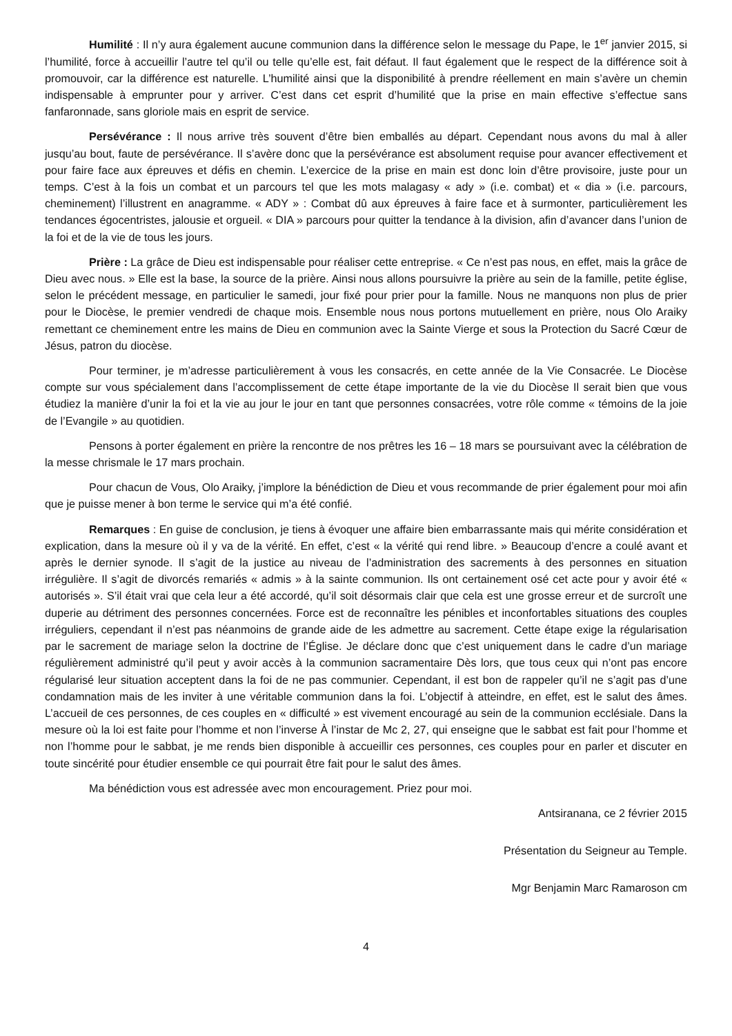Humilité : Il n’y aura également aucune communion dans la différence selon le message du Pape, le 1<sup>er</sup> janvier 2015, si l’humilité, force à accueillir l’autre tel qu’il ou telle qu’elle est, fait défaut. Il faut également que le respect de la différence soit à promouvoir, car la différence est naturelle. L’humilité ainsi que la disponibilité à prendre réellement en main s’avère un chemin indispensable à emprunter pour y arriver. C’est dans cet esprit d’humilité que la prise en main effective s’effectue sans fanfaronnade, sans gloriole mais en esprit de service.
Persévérance : Il nous arrive très souvent d’être bien emballés au départ. Cependant nous avons du mal à aller jusqu’au bout, faute de persévérance. Il s’avère donc que la persévérance est absolument requise pour avancer effectivement et pour faire face aux épreuves et défis en chemin. L’exercice de la prise en main est donc loin d’être provisoire, juste pour un temps. C’est à la fois un combat et un parcours tel que les mots malagasy « ady » (i.e. combat) et « dia » (i.e. parcours, cheminement) l’illustrent en anagramme. « ADY » : Combat dû aux épreuves à faire face et à surmonter, particulièrement les tendances égocentristes, jalousie et orgueil. « DIA » parcours pour quitter la tendance à la division, afin d’avancer dans l’union de la foi et de la vie de tous les jours.
Prière : La grâce de Dieu est indispensable pour réaliser cette entreprise. « Ce n’est pas nous, en effet, mais la grâce de Dieu avec nous. » Elle est la base, la source de la prière. Ainsi nous allons poursuivre la prière au sein de la famille, petite église, selon le précédent message, en particulier le samedi, jour fixé pour prier pour la famille. Nous ne manquons non plus de prier pour le Diocèse, le premier vendredi de chaque mois. Ensemble nous nous portons mutuellement en prière, nous Olo Araiky remettant ce cheminement entre les mains de Dieu en communion avec la Sainte Vierge et sous la Protection du Sacré Cœur de Jésus, patron du diocèse.
Pour terminer, je m’adresse particulièrement à vous les consacrés, en cette année de la Vie Consacrée. Le Diocèse compte sur vous spécialement dans l’accomplissement de cette étape importante de la vie du Diocèse Il serait bien que vous étudiez la manière d’unir la foi et la vie au jour le jour en tant que personnes consacrées, votre rôle comme « témoins de la joie de l’Evangile » au quotidien.
Pensons à porter également en prière la rencontre de nos prêtres les 16 – 18 mars se poursuivant avec la célébration de la messe chrismale le 17 mars prochain.
Pour chacun de Vous, Olo Araiky, j’implore la bénédiction de Dieu et vous recommande de prier également pour moi afin que je puisse mener à bon terme le service qui m’a été confié.
Remarques : En guise de conclusion, je tiens à évoquer une affaire bien embarrassante mais qui mérite considération et explication, dans la mesure où il y va de la vérité. En effet, c’est « la vérité qui rend libre. » Beaucoup d’encre a coulé avant et après le dernier synode. Il s’agit de la justice au niveau de l’administration des sacrements à des personnes en situation irrégulière. Il s’agit de divorcés remariés « admis » à la sainte communion. Ils ont certainement osé cet acte pour y avoir été « autorisés ». S’il était vrai que cela leur a été accordé, qu’il soit désormais clair que cela est une grosse erreur et de surcroît une duperie au détriment des personnes concernées. Force est de reconnaître les pénibles et inconfortables situations des couples irréguliers, cependant il n’est pas néanmoins de grande aide de les admettre au sacrement. Cette étape exige la régularisation par le sacrement de mariage selon la doctrine de l’Église. Je déclare donc que c’est uniquement dans le cadre d’un mariage régulièrement administré qu’il peut y avoir accès à la communion sacramentaire Dès lors, que tous ceux qui n’ont pas encore régularisé leur situation acceptent dans la foi de ne pas communier. Cependant, il est bon de rappeler qu’il ne s’agit pas d’une condamnation mais de les inviter à une véritable communion dans la foi. L’objectif à atteindre, en effet, est le salut des âmes. L’accueil de ces personnes, de ces couples en « difficulté » est vivement encouragé au sein de la communion ecclésiale. Dans la mesure où la loi est faite pour l’homme et non l’inverse À l’instar de Mc 2, 27, qui enseigne que le sabbat est fait pour l’homme et non l’homme pour le sabbat, je me rends bien disponible à accueillir ces personnes, ces couples pour en parler et discuter en toute sincérité pour étudier ensemble ce qui pourrait être fait pour le salut des âmes.
Ma bénédiction vous est adressée avec mon encouragement. Priez pour moi.
Antsiranana, ce 2 février 2015
Présentation du Seigneur au Temple.
Mgr Benjamin Marc Ramaroson cm
4